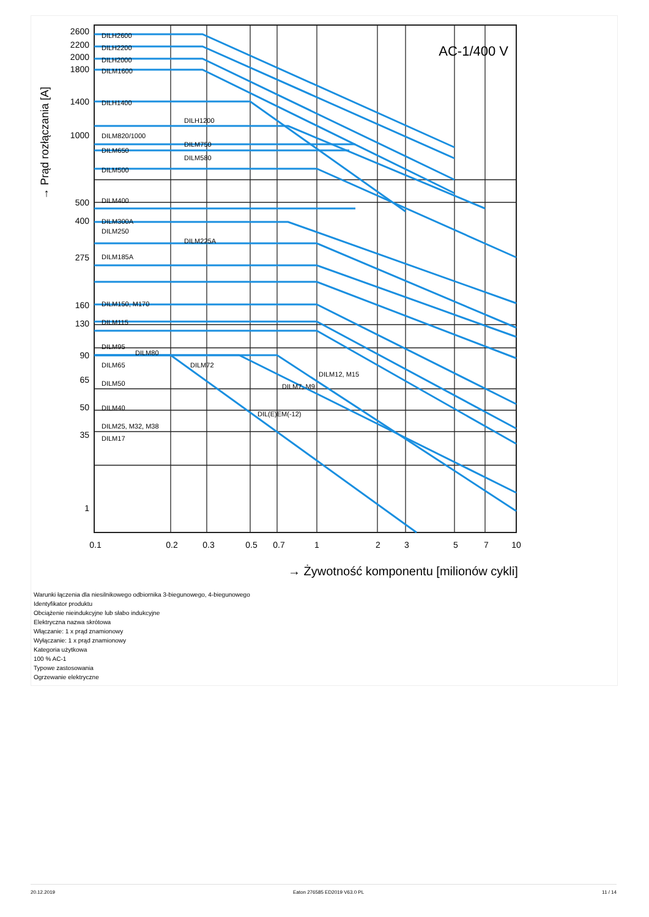AC-1/400 V
DILH2600
DILH2200
DILH2000
DILM1600
DILH1400
DILH1200
DILM820/1000
DILM750
DILM650
DILM580
DILM500
DILM400
DILM300A
DILM250
DILM225A
DILM185A
DILM150, M170
DILM115
DILM95
DILM80
DILM65
DILM72
DILM50
DILM40
DILM25, M32, M38
DILM17
DILM12, M15
DILM7, M9
DIL(E)EM(-12)
2600
2200
2000
1800
1400
1000
500
400
275
160
130
90
65
50
35
1
0.1
0.2
0.3
0.5
0.7
1
2
3
5
7
10
→ Żywotność komponentu [milionów cykli]
→ Prąd rozłączania [A]
Warunki łączenia dla niesilnikowego odbiornika 3-biegunowego, 4-biegunowego
Identyfikator produktu
Obciążenie nieindukcyjne lub słabo indukcyjne
Elektryczna nazwa skrótowa
Włączanie: 1 x prąd znamionowy
Wyłączanie: 1 x prąd znamionowy
Kategoria użytkowa
100 % AC-1
Typowe zastosowania
Ogrzewanie elektryczne
20.12.2019 Eaton 276585 ED2019 V63.0 PL 11 / 14